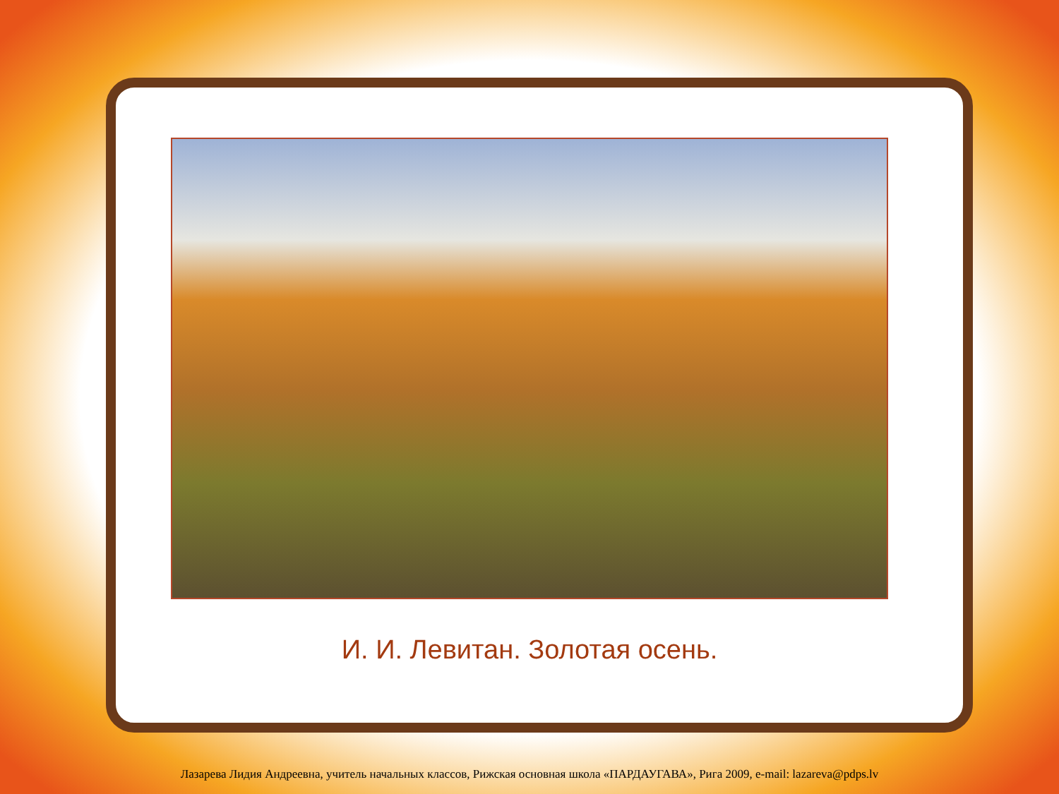И. И. Левитан. Золотая осень.
Лазарева Лидия Андреевна, учитель начальных классов, Рижская основная школа «ПАРДАУГАВА», Рига 2009, e-mail: lazareva@pdps.lv